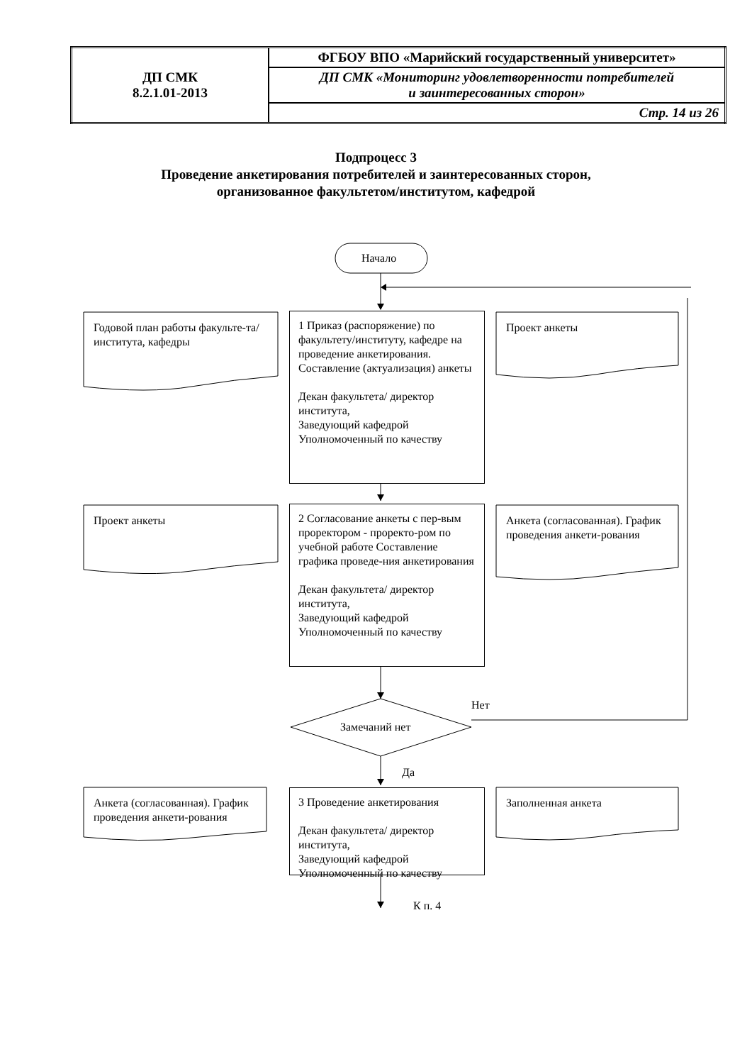| ДП СМК 8.2.1.01-2013 | ФГБОУ ВПО «Марийский государственный университет» |
| | ДП СМК «Мониторинг удовлетворенности потребителей и заинтересованных сторон» |
| | Стр. 14 из 26 |
Подпроцесс 3
Проведение анкетирования потребителей и заинтересованных сторон,
организованное факультетом/институтом, кафедрой
Начало
Годовой план работы факульте-та/института, кафедры
1 Приказ (распоряжение) по факультету/институту, кафедре на проведение анкетирования. Составление (актуализация) анкеты
Декан факультета/ директор института,
Заведующий кафедрой
Уполномоченный по качеству
Проект анкеты
Проект анкеты
2 Согласование анкеты с пер-вым проректором - проректо-ром по учебной работе Составление графика проведе-ния анкетирования
Декан факультета/ директор института,
Заведующий кафедрой
Уполномоченный по качеству
Анкета (согласованная). График проведения анкети-рования
Нет
Замечаний нет
Да
Анкета (согласованная). График проведения анкети-рования
3 Проведение анкетирования
Декан факультета/ директор института,
Заведующий кафедрой
Уполномоченный по качеству
Заполненная анкета
К п. 4